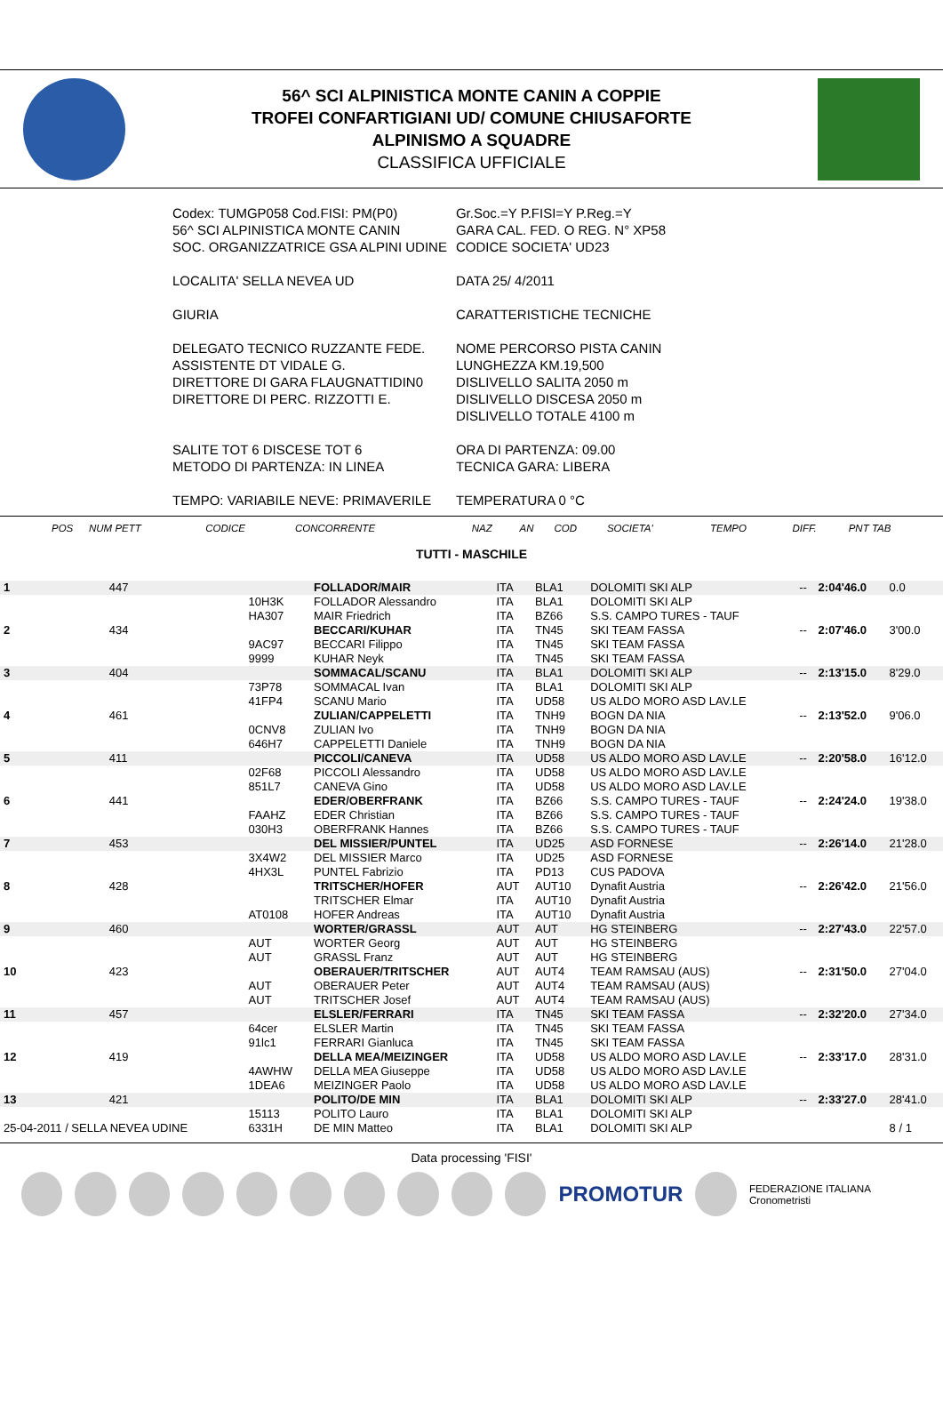56^ SCI ALPINISTICA MONTE CANIN A COPPIE
TROFEI CONFARTIGIANI UD/ COMUNE CHIUSAFORTE
ALPINISMO A SQUADRE
CLASSIFICA UFFICIALE
| Codex: TUMGP058 Cod.FISI: PM(P0) | Gr.Soc.=Y P.FISI=Y P.Reg.=Y |
| 56^ SCI ALPINISTICA MONTE CANIN | GARA CAL. FED. O REG. N° XP58 |
| SOC. ORGANIZZATRICE GSA ALPINI UDINE | CODICE SOCIETA' UD23 |
| LOCALITA' SELLA NEVEA UD | DATA 25/ 4/2011 |
| GIURIA | CARATTERISTICHE TECNICHE |
| DELEGATO TECNICO RUZZANTE FEDE. ASSISTENTE DT VIDALE G. DIRETTORE DI GARA FLAUGNATTIDIN0 DIRETTORE DI PERC. RIZZOTTI E. | NOME PERCORSO PISTA CANIN LUNGHEZZA KM.19,500 DISLIVELLO SALITA 2050 m DISLIVELLO DISCESA 2050 m DISLIVELLO TOTALE 4100 m |
| SALITE TOT 6 DISCESE TOT 6 METODO DI PARTENZA: IN LINEA | ORA DI PARTENZA: 09.00 TECNICA GARA: LIBERA |
| TEMPO: VARIABILE NEVE: PRIMAVERILE | TEMPERATURA 0 °C |
| POS | NUM PETT | CODICE | CONCORRENTE | NAZ | AN | COD | SOCIETA' | TEMPO | DIFF. | PNT TAB |
TUTTI - MASCHILE
| 1 | 447 | | FOLLADOR/MAIR | ITA | BLA1 | DOLOMITI SKI ALP | -- | 2:04'46.0 | 0.0 |
| | | 10H3K | FOLLADOR Alessandro | ITA | BLA1 | DOLOMITI SKI ALP | | | |
| | | HA307 | MAIR Friedrich | ITA | BZ66 | S.S. CAMPO TURES - TAUF | | | |
| 2 | 434 | | BECCARI/KUHAR | ITA | TN45 | SKI TEAM FASSA | -- | 2:07'46.0 | 3'00.0 |
| | | 9AC97 | BECCARI Filippo | ITA | TN45 | SKI TEAM FASSA | | | |
| | | 9999 | KUHAR Neyk | ITA | TN45 | SKI TEAM FASSA | | | |
| 3 | 404 | | SOMMACAL/SCANU | ITA | BLA1 | DOLOMITI SKI ALP | -- | 2:13'15.0 | 8'29.0 |
| | | 73P78 | SOMMACAL Ivan | ITA | BLA1 | DOLOMITI SKI ALP | | | |
| | | 41FP4 | SCANU Mario | ITA | UD58 | US ALDO MORO ASD LAV.LE | | | |
| 4 | 461 | | ZULIAN/CAPPELETTI | ITA | TNH9 | BOGN DA NIA | -- | 2:13'52.0 | 9'06.0 |
| | | 0CNV8 | ZULIAN Ivo | ITA | TNH9 | BOGN DA NIA | | | |
| | | 646H7 | CAPPELETTI Daniele | ITA | TNH9 | BOGN DA NIA | | | |
| 5 | 411 | | PICCOLI/CANEVA | ITA | UD58 | US ALDO MORO ASD LAV.LE | -- | 2:20'58.0 | 16'12.0 |
| | | 02F68 | PICCOLI Alessandro | ITA | UD58 | US ALDO MORO ASD LAV.LE | | | |
| | | 851L7 | CANEVA Gino | ITA | UD58 | US ALDO MORO ASD LAV.LE | | | |
| 6 | 441 | | EDER/OBERFRANK | ITA | BZ66 | S.S. CAMPO TURES - TAUF | -- | 2:24'24.0 | 19'38.0 |
| | | FAAHZ | EDER Christian | ITA | BZ66 | S.S. CAMPO TURES - TAUF | | | |
| | | 030H3 | OBERFRANK Hannes | ITA | BZ66 | S.S. CAMPO TURES - TAUF | | | |
| 7 | 453 | | DEL MISSIER/PUNTEL | ITA | UD25 | ASD FORNESE | -- | 2:26'14.0 | 21'28.0 |
| | | 3X4W2 | DEL MISSIER Marco | ITA | UD25 | ASD FORNESE | | | |
| | | 4HX3L | PUNTEL Fabrizio | ITA | PD13 | CUS PADOVA | | | |
| 8 | 428 | | TRITSCHER/HOFER | AUT | AUT10 | Dynafit Austria | -- | 2:26'42.0 | 21'56.0 |
| | | | TRITSCHER Elmar | ITA | AUT10 | Dynafit Austria | | | |
| | | AT0108 | HOFER Andreas | ITA | AUT10 | Dynafit Austria | | | |
| 9 | 460 | | WORTER/GRASSL | AUT | AUT | HG STEINBERG | -- | 2:27'43.0 | 22'57.0 |
| | | AUT | WORTER Georg | AUT | AUT | HG STEINBERG | | | |
| | | AUT | GRASSL Franz | AUT | AUT | HG STEINBERG | | | |
| 10 | 423 | | OBERAUER/TRITSCHER | AUT | AUT4 | TEAM RAMSAU (AUS) | -- | 2:31'50.0 | 27'04.0 |
| | | AUT | OBERAUER Peter | AUT | AUT4 | TEAM RAMSAU (AUS) | | | |
| | | AUT | TRITSCHER Josef | AUT | AUT4 | TEAM RAMSAU (AUS) | | | |
| 11 | 457 | | ELSLER/FERRARI | ITA | TN45 | SKI TEAM FASSA | -- | 2:32'20.0 | 27'34.0 |
| | | 64cer | ELSLER Martin | ITA | TN45 | SKI TEAM FASSA | | | |
| | | 91lc1 | FERRARI Gianluca | ITA | TN45 | SKI TEAM FASSA | | | |
| 12 | 419 | | DELLA MEA/MEIZINGER | ITA | UD58 | US ALDO MORO ASD LAV.LE | -- | 2:33'17.0 | 28'31.0 |
| | | 4AWHW | DELLA MEA Giuseppe | ITA | UD58 | US ALDO MORO ASD LAV.LE | | | |
| | | 1DEA6 | MEIZINGER Paolo | ITA | UD58 | US ALDO MORO ASD LAV.LE | | | |
| 13 | 421 | | POLITO/DE MIN | ITA | BLA1 | DOLOMITI SKI ALP | -- | 2:33'27.0 | 28'41.0 |
| | | 15113 | POLITO Lauro | ITA | BLA1 | DOLOMITI SKI ALP | | | |
| 25-04-2011 / SELLA NEVEA UDINE | | 6331H | DE MIN Matteo | ITA | BLA1 | DOLOMITI SKI ALP | | | 8 / 1 |
Data processing 'FISI'
PROMOTUR FEDERAZIONE ITALIANA Cronometristi